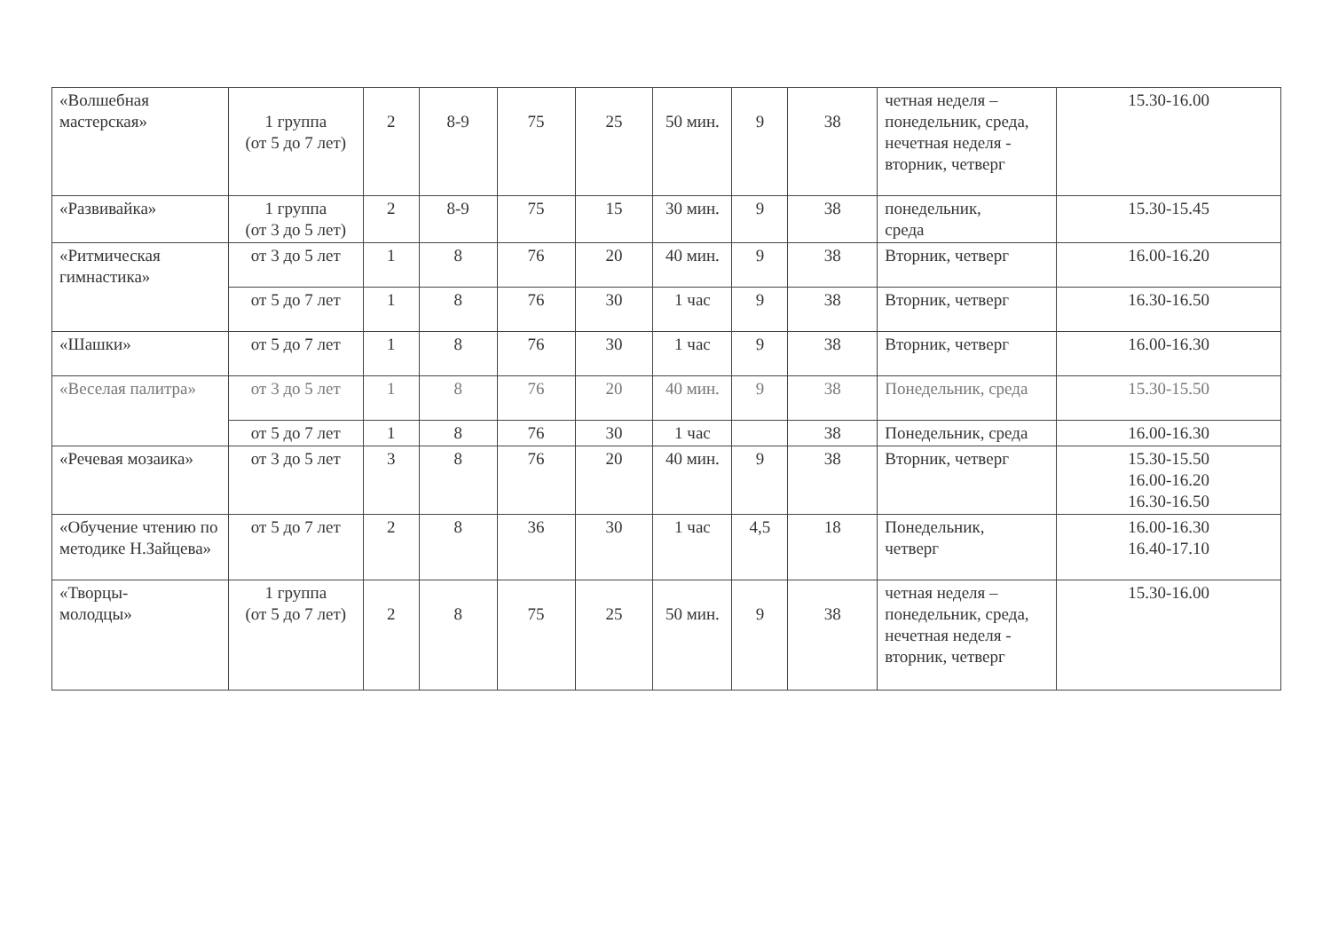| «Волшебная мастерская» | 1 группа (от 5 до 7 лет) | 2 | 8-9 | 75 | 25 | 50 мин. | 9 | 38 | четная неделя – понедельник, среда, нечетная неделя - вторник, четверг | 15.30-16.00 |
| «Развивайка» | 1 группа (от 3 до 5 лет) | 2 | 8-9 | 75 | 15 | 30 мин. | 9 | 38 | понедельник, среда | 15.30-15.45 |
| «Ритмическая гимнастика» | от 3 до 5 лет | 1 | 8 | 76 | 20 | 40 мин. | 9 | 38 | Вторник, четверг | 16.00-16.20 |
| | от 5 до 7 лет | 1 | 8 | 76 | 30 | 1 час | 9 | 38 | Вторник, четверг | 16.30-16.50 |
| «Шашки» | от 5 до 7 лет | 1 | 8 | 76 | 30 | 1 час | 9 | 38 | Вторник, четверг | 16.00-16.30 |
| «Веселая палитра» | от 3 до 5 лет | 1 | 8 | 76 | 20 | 40 мин. | 9 | 38 | Понедельник, среда | 15.30-15.50 |
| | от 5 до 7 лет | 1 | 8 | 76 | 30 | 1 час | | 38 | Понедельник, среда | 16.00-16.30 |
| «Речевая мозаика» | от 3 до 5 лет | 3 | 8 | 76 | 20 | 40 мин. | 9 | 38 | Вторник, четверг | 15.30-15.50 16.00-16.20 16.30-16.50 |
| «Обучение чтению по методике Н.Зайцева» | от 5 до 7 лет | 2 | 8 | 36 | 30 | 1 час | 4,5 | 18 | Понедельник, четверг | 16.00-16.30 16.40-17.10 |
| «Творцы- молодцы» | 1 группа (от 5 до 7 лет) | 2 | 8 | 75 | 25 | 50 мин. | 9 | 38 | четная неделя – понедельник, среда, нечетная неделя - вторник, четверг | 15.30-16.00 |